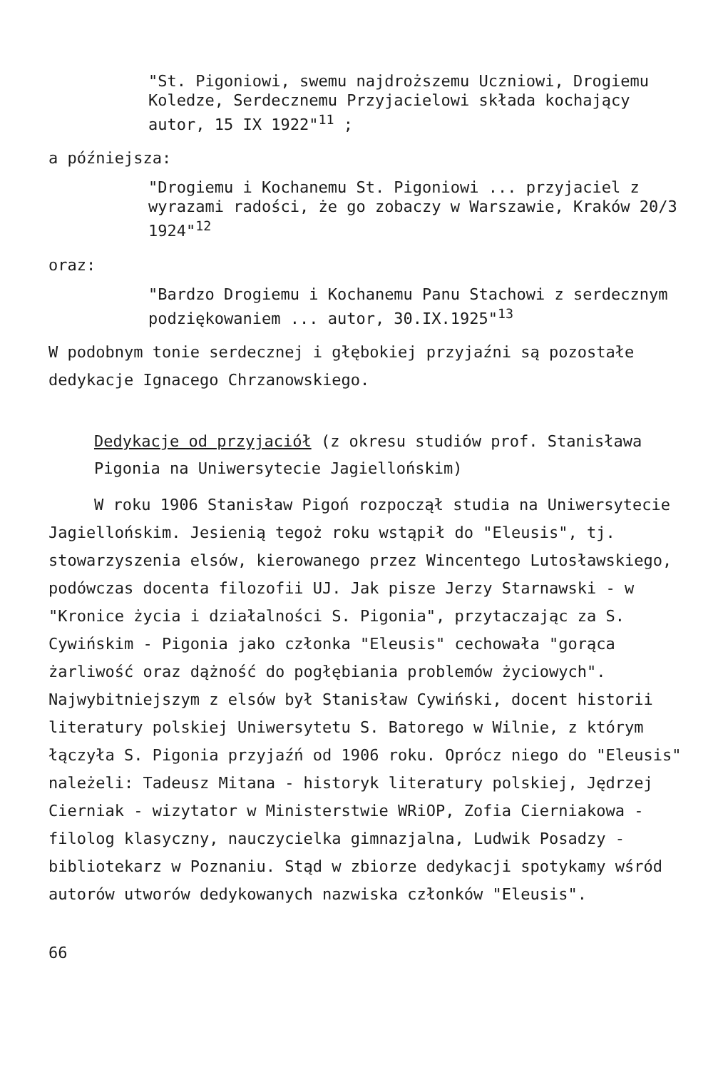"St. Pigoniowi, swemu najdroższemu Uczniowi, Drogiemu Koledze, Serdecznemu Przyjacielowi składa kochający autor, 15 IX 1922"<sup>11</sup> ;
a późniejsza:
"Drogiemu i Kochanemu St. Pigoniowi ... przyjaciel z wyrazami radości, że go zobaczy w Warszawie, Kraków 20/3 1924"<sup>12</sup>
oraz:
"Bardzo Drogiemu i Kochanemu Panu Stachowi z serdecznym podziękowaniem ... autor, 30.IX.1925"<sup>13</sup>
W podobnym tonie serdecznej i głębokiej przyjaźni są pozostałe dedykacje Ignacego Chrzanowskiego.
Dedykacje od przyjaciół (z okresu studiów prof. Stanisława Pigonia na Uniwersytecie Jagiellońskim)
W roku 1906 Stanisław Pigoń rozpoczął studia na Uniwersytecie Jagiellońskim. Jesienią tegoż roku wstąpił do "Eleusis", tj. stowarzyszenia elsów, kierowanego przez Wincentego Lutosławskiego, podówczas docenta filozofii UJ. Jak pisze Jerzy Starnawski - w "Kronice życia i działalności S. Pigonia", przytaczając za S. Cywińskim - Pigonia jako członka "Eleusis" cechowała "gorąca żarliwość oraz dążność do pogłębiania problemów życiowych". Najwybitniejszym z elsów był Stanisław Cywiński, docent historii literatury polskiej Uniwersytetu S. Batorego w Wilnie, z którym łączyła S. Pigonia przyjaźń od 1906 roku. Oprócz niego do "Eleusis" należeli: Tadeusz Mitana - historyk literatury polskiej, Jędrzej Cierniak - wizytator w Ministerstwie WRiOP, Zofia Cierniakowa -filolog klasyczny, nauczycielka gimnazjalna, Ludwik Posadzy - bibliotekarz w Poznaniu. Stąd w zbiorze dedykacji spotykamy wśród autorów utworów dedykowanych nazwiska członków "Eleusis".
66